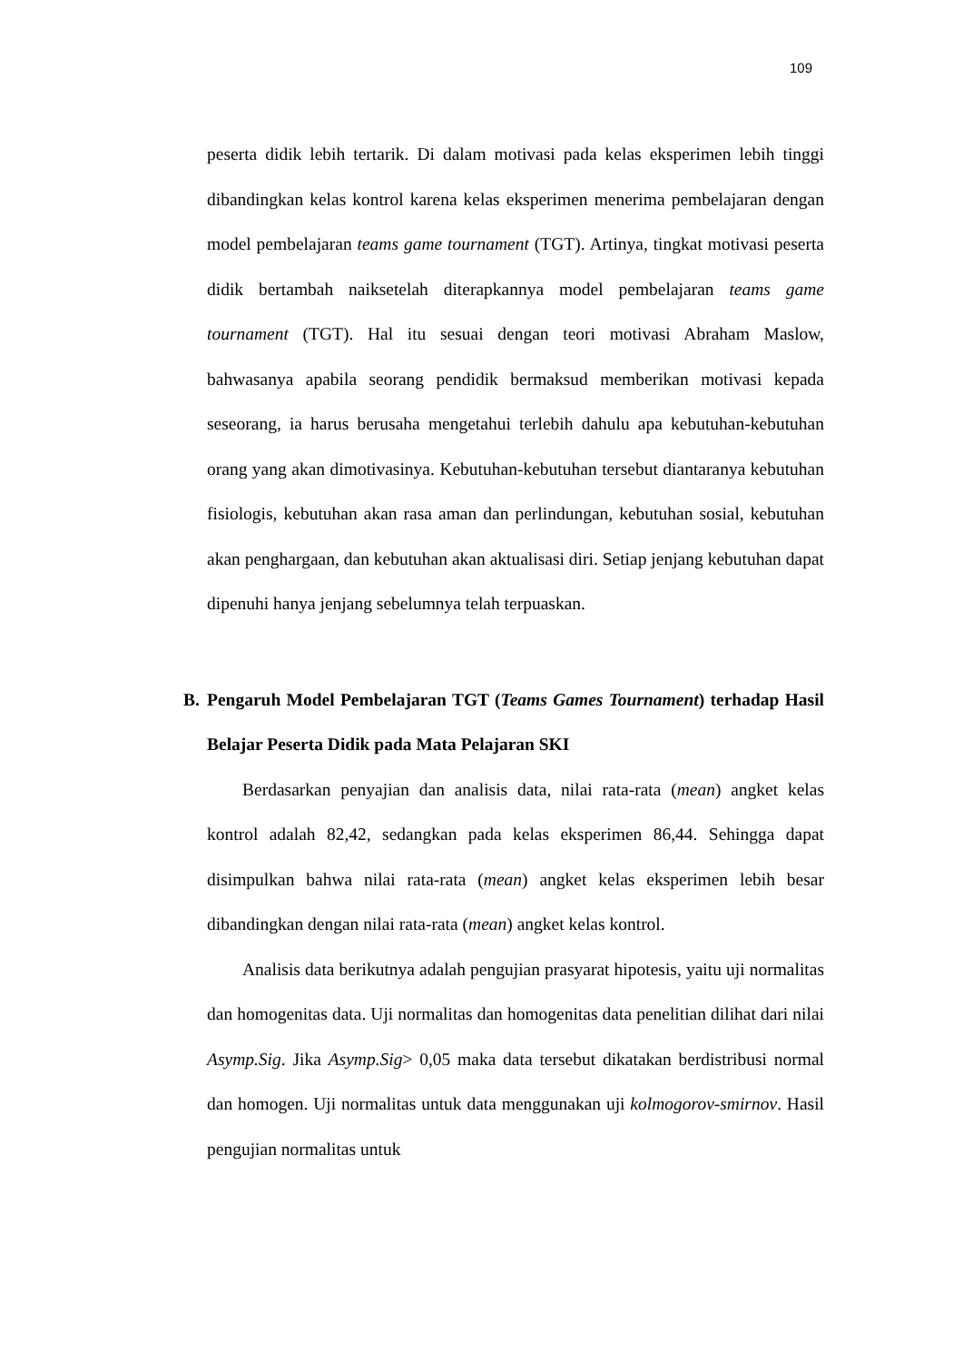109
peserta didik lebih tertarik. Di dalam motivasi pada kelas eksperimen lebih tinggi dibandingkan kelas kontrol karena kelas eksperimen menerima pembelajaran dengan model pembelajaran teams game tournament (TGT). Artinya, tingkat motivasi peserta didik bertambah naiksetelah diterapkannya model pembelajaran teams game tournament (TGT). Hal itu sesuai dengan teori motivasi Abraham Maslow, bahwasanya apabila seorang pendidik bermaksud memberikan motivasi kepada seseorang, ia harus berusaha mengetahui terlebih dahulu apa kebutuhan-kebutuhan orang yang akan dimotivasinya. Kebutuhan-kebutuhan tersebut diantaranya kebutuhan fisiologis, kebutuhan akan rasa aman dan perlindungan, kebutuhan sosial, kebutuhan akan penghargaan, dan kebutuhan akan aktualisasi diri. Setiap jenjang kebutuhan dapat dipenuhi hanya jenjang sebelumnya telah terpuaskan.
B. Pengaruh Model Pembelajaran TGT (Teams Games Tournament) terhadap Hasil Belajar Peserta Didik pada Mata Pelajaran SKI
Berdasarkan penyajian dan analisis data, nilai rata-rata (mean) angket kelas kontrol adalah 82,42, sedangkan pada kelas eksperimen 86,44. Sehingga dapat disimpulkan bahwa nilai rata-rata (mean) angket kelas eksperimen lebih besar dibandingkan dengan nilai rata-rata (mean) angket kelas kontrol.
Analisis data berikutnya adalah pengujian prasyarat hipotesis, yaitu uji normalitas dan homogenitas data. Uji normalitas dan homogenitas data penelitian dilihat dari nilai Asymp.Sig. Jika Asymp.Sig> 0,05 maka data tersebut dikatakan berdistribusi normal dan homogen. Uji normalitas untuk data menggunakan uji kolmogorov-smirnov. Hasil pengujian normalitas untuk